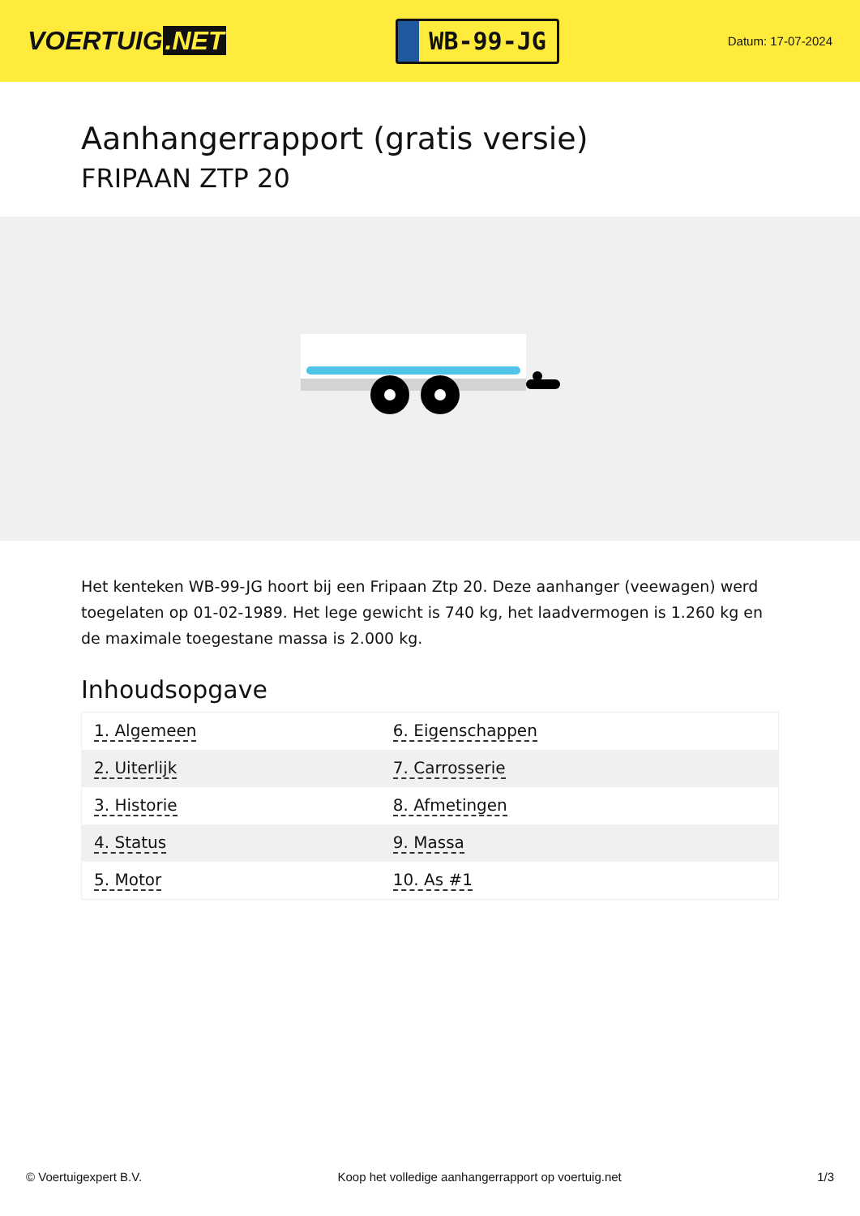VOERTUIG.NET
WB-99-JG
Datum: 17-07-2024
Aanhangerrapport (gratis versie)
FRIPAAN ZTP 20
Het kenteken WB-99-JG hoort bij een Fripaan Ztp 20. Deze aanhanger (veewagen) werd toegelaten op 01-02-1989. Het lege gewicht is 740 kg, het laadvermogen is 1.260 kg en de maximale toegestane massa is 2.000 kg.
Inhoudsopgave
| 1. Algemeen | 6. Eigenschappen |
| 2. Uiterlijk | 7. Carrosserie |
| 3. Historie | 8. Afmetingen |
| 4. Status | 9. Massa |
| 5. Motor | 10. As #1 |
© Voertuigexpert B.V. Koop het volledige aanhangerrapport op voertuig.net 1/3